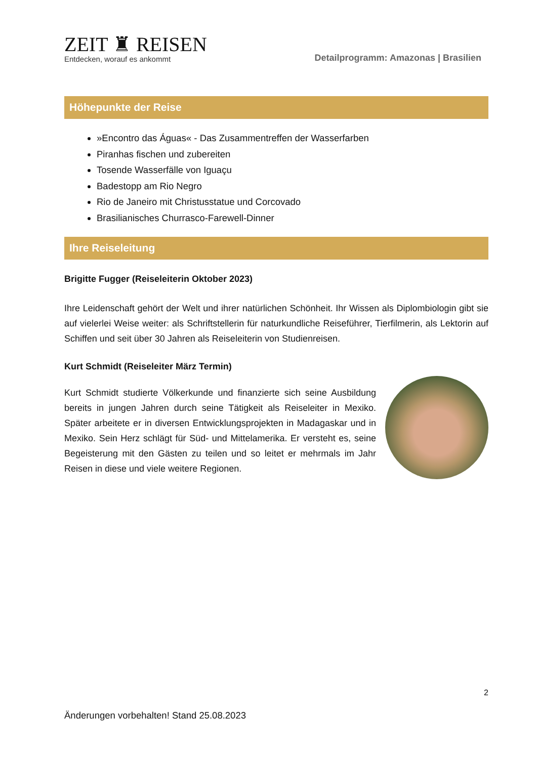ZEIT ♜ REISEN
Entdecken, worauf es ankommt
Detailprogramm: Amazonas | Brasilien
Höhepunkte der Reise
»Encontro das Águas« - Das Zusammentreffen der Wasserfarben
Piranhas fischen und zubereiten
Tosende Wasserfälle von Iguaçu
Badestopp am Rio Negro
Rio de Janeiro mit Christusstatue und Corcovado
Brasilianisches Churrasco-Farewell-Dinner
Ihre Reiseleitung
Brigitte Fugger (Reiseleiterin Oktober 2023)
Ihre Leidenschaft gehört der Welt und ihrer natürlichen Schönheit. Ihr Wissen als Diplombiologin gibt sie auf vielerlei Weise weiter: als Schriftstellerin für naturkundliche Reiseführer, Tierfilmerin, als Lektorin auf Schiffen und seit über 30 Jahren als Reiseleiterin von Studienreisen.
Kurt Schmidt (Reiseleiter März Termin)
Kurt Schmidt studierte Völkerkunde und finanzierte sich seine Ausbildung bereits in jungen Jahren durch seine Tätigkeit als Reiseleiter in Mexiko. Später arbeitete er in diversen Entwicklungsprojekten in Madagaskar und in Mexiko. Sein Herz schlägt für Süd- und Mittelamerika. Er versteht es, seine Begeisterung mit den Gästen zu teilen und so leitet er mehrmals im Jahr Reisen in diese und viele weitere Regionen.
2
Änderungen vorbehalten! Stand 25.08.2023